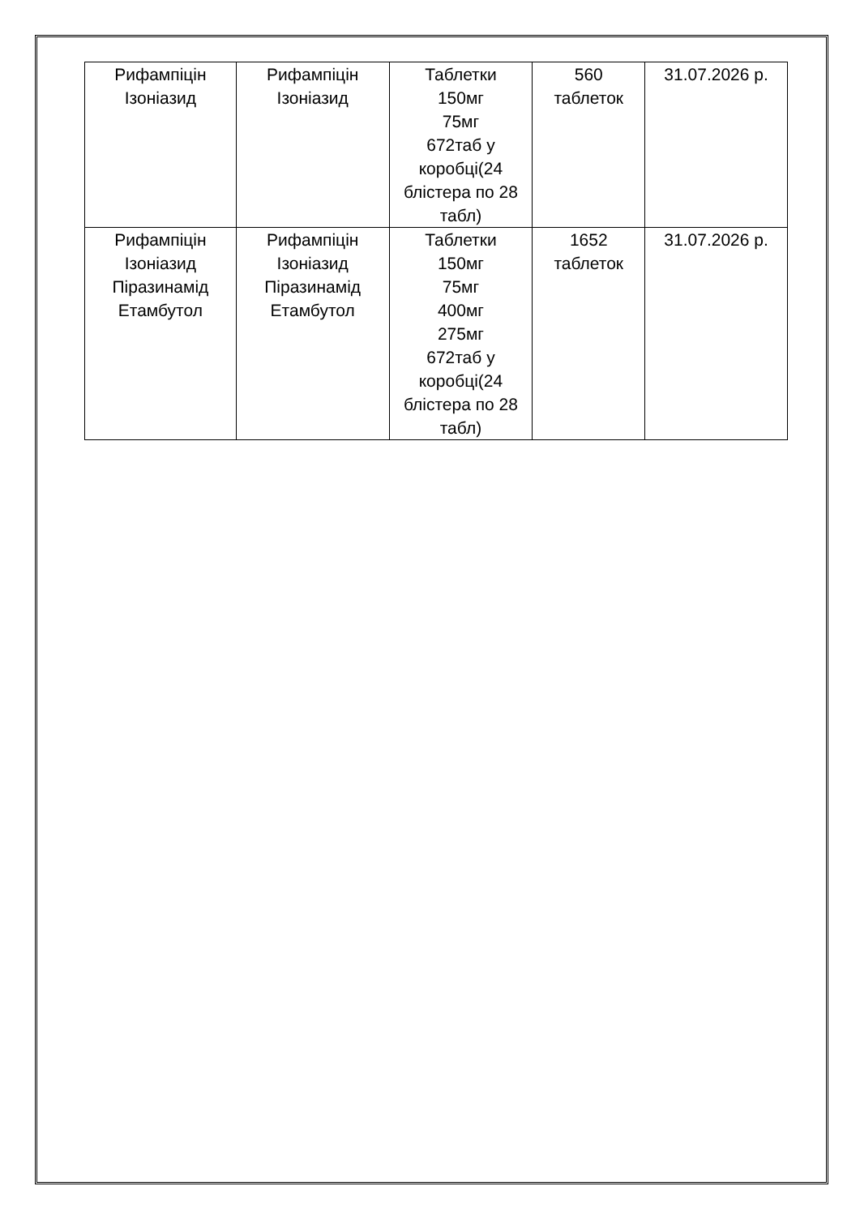| Рифампіцін Ізоніазид | Рифампіцін Ізоніазид | Таблетки 150мг 75мг 672таб у коробці(24 блістера по 28 табл) | 560 таблеток | 31.07.2026 р. |
| Рифампіцін Ізоніазид Піразинамід Етамбутол | Рифампіцін Ізоніазид Піразинамід Етамбутол | Таблетки 150мг 75мг 400мг 275мг 672таб у коробці(24 блістера по 28 табл) | 1652 таблеток | 31.07.2026 р. |